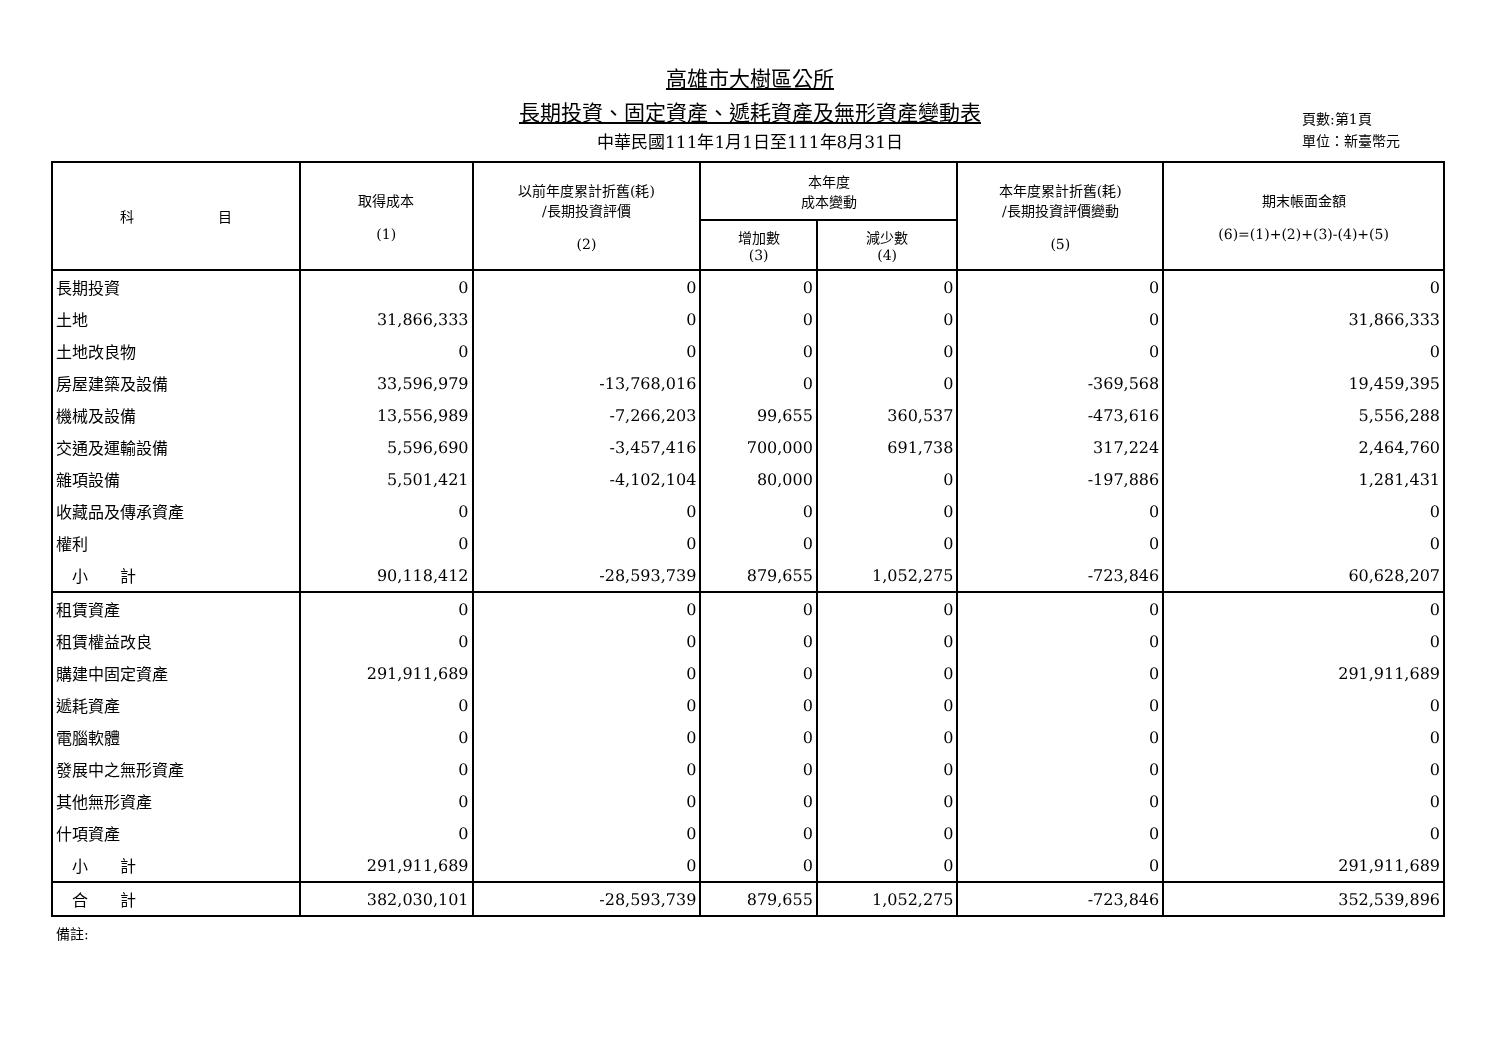高雄市大樹區公所
長期投資、固定資產、遞耗資產及無形資產變動表
中華民國111年1月1日至111年8月31日
頁數:第1頁
單位：新臺幣元
| 科 目 | 取得成本 (1) | 以前年度累計折舊(耗) /長期投資評價 (2) | 本年度 成本變動 | | 本年度累計折舊(耗) /長期投資評價變動 (5) | 期末帳面金額 (6)=(1)+(2)+(3)-(4)+(5) |
| --- | --- | --- | --- | --- | --- | --- |
| | | | 增加數 (3) | 減少數 (4) | | |
| 長期投資 | 0 | 0 | 0 | 0 | 0 | 0 |
| 土地 | 31,866,333 | 0 | 0 | 0 | 0 | 31,866,333 |
| 土地改良物 | 0 | 0 | 0 | 0 | 0 | 0 |
| 房屋建築及設備 | 33,596,979 | -13,768,016 | 0 | 0 | -369,568 | 19,459,395 |
| 機械及設備 | 13,556,989 | -7,266,203 | 99,655 | 360,537 | -473,616 | 5,556,288 |
| 交通及運輸設備 | 5,596,690 | -3,457,416 | 700,000 | 691,738 | 317,224 | 2,464,760 |
| 雜項設備 | 5,501,421 | -4,102,104 | 80,000 | 0 | -197,886 | 1,281,431 |
| 收藏品及傳承資產 | 0 | 0 | 0 | 0 | 0 | 0 |
| 權利 | 0 | 0 | 0 | 0 | 0 | 0 |
| 小 計 | 90,118,412 | -28,593,739 | 879,655 | 1,052,275 | -723,846 | 60,628,207 |
| 租賃資產 | 0 | 0 | 0 | 0 | 0 | 0 |
| 租賃權益改良 | 0 | 0 | 0 | 0 | 0 | 0 |
| 購建中固定資產 | 291,911,689 | 0 | 0 | 0 | 0 | 291,911,689 |
| 遞耗資產 | 0 | 0 | 0 | 0 | 0 | 0 |
| 電腦軟體 | 0 | 0 | 0 | 0 | 0 | 0 |
| 發展中之無形資產 | 0 | 0 | 0 | 0 | 0 | 0 |
| 其他無形資產 | 0 | 0 | 0 | 0 | 0 | 0 |
| 什項資產 | 0 | 0 | 0 | 0 | 0 | 0 |
| 小 計 | 291,911,689 | 0 | 0 | 0 | 0 | 291,911,689 |
| 合 計 | 382,030,101 | -28,593,739 | 879,655 | 1,052,275 | -723,846 | 352,539,896 |
備註: